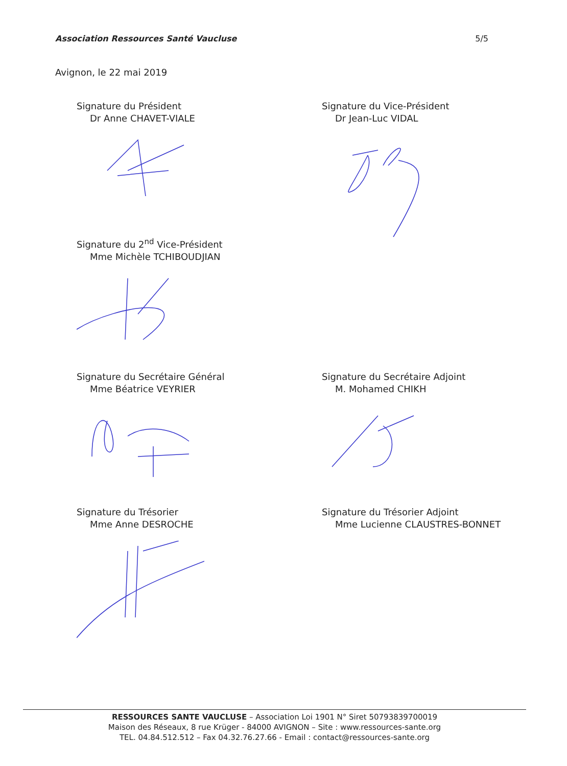Association Ressources Santé Vaucluse 5/5
Avignon, le 22 mai 2019
Signature du Président
Dr Anne CHAVET-VIALE
Signature du Vice-Président
Dr Jean-Luc VIDAL
Signature du 2<sup>nd</sup> Vice-Président
Mme Michèle TCHIBOUDJIAN
Signature du Secrétaire Général
Mme Béatrice VEYRIER
Signature du Secrétaire Adjoint
M. Mohamed CHIKH
Signature du Trésorier
Mme Anne DESROCHE
Signature du Trésorier Adjoint
Mme Lucienne CLAUSTRES-BONNET
RESSOURCES SANTE VAUCLUSE – Association Loi 1901 N° Siret 50793839700019
Maison des Réseaux, 8 rue Krüger - 84000 AVIGNON – Site : www.ressources-sante.org
TEL. 04.84.512.512 – Fax 04.32.76.27.66 - Email : contact@ressources-sante.org